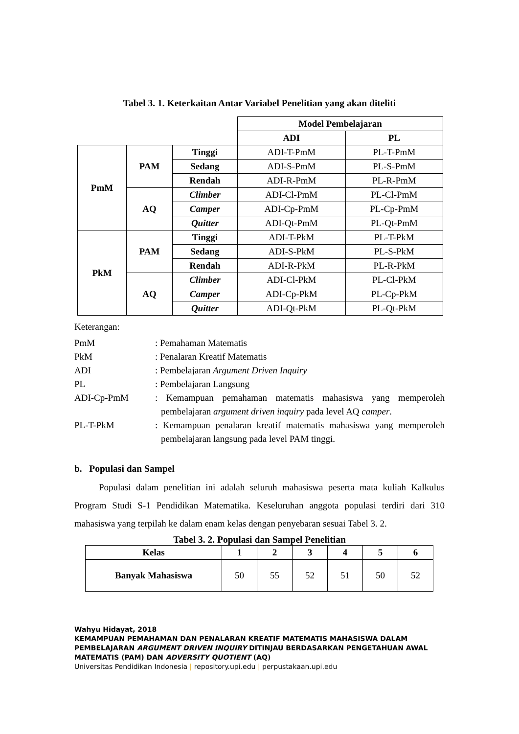Tabel 3. 1. Keterkaitan Antar Variabel Penelitian yang akan diteliti
| | | | Model Pembelajaran | |
| | | | ADI | PL |
| PmM | PAM | Tinggi | ADI-T-PmM | PL-T-PmM |
| | | Sedang | ADI-S-PmM | PL-S-PmM |
| | | Rendah | ADI-R-PmM | PL-R-PmM |
| | AQ | Climber | ADI-Cl-PmM | PL-Cl-PmM |
| | | Camper | ADI-Cp-PmM | PL-Cp-PmM |
| | | Quitter | ADI-Qt-PmM | PL-Qt-PmM |
| PkM | PAM | Tinggi | ADI-T-PkM | PL-T-PkM |
| | | Sedang | ADI-S-PkM | PL-S-PkM |
| | | Rendah | ADI-R-PkM | PL-R-PkM |
| | AQ | Climber | ADI-Cl-PkM | PL-Cl-PkM |
| | | Camper | ADI-Cp-PkM | PL-Cp-PkM |
| | | Quitter | ADI-Qt-PkM | PL-Qt-PkM |
Keterangan:
PmM: Pemahaman Matematis
PkM: Penalaran Kreatif Matematis
ADI: Pembelajaran Argument Driven Inquiry
PL: Pembelajaran Langsung
ADI-Cp-PmM: Kemampuan pemahaman matematis mahasiswa yang memperoleh pembelajaran argument driven inquiry pada level AQ camper.
PL-T-PkM: Kemampuan penalaran kreatif matematis mahasiswa yang memperoleh pembelajaran langsung pada level PAM tinggi.
b. Populasi dan Sampel
Populasi dalam penelitian ini adalah seluruh mahasiswa peserta mata kuliah Kalkulus Program Studi S-1 Pendidikan Matematika. Keseluruhan anggota populasi terdiri dari 310 mahasiswa yang terpilah ke dalam enam kelas dengan penyebaran sesuai Tabel 3. 2.
Tabel 3. 2. Populasi dan Sampel Penelitian
| Kelas | 1 | 2 | 3 | 4 | 5 | 6 |
| --- | --- | --- | --- | --- | --- | --- |
| Banyak Mahasiswa | 50 | 55 | 52 | 51 | 50 | 52 |
Wahyu Hidayat, 2018
KEMAMPUAN PEMAHAMAN DAN PENALARAN KREATIF MATEMATIS MAHASISWA DALAM PEMBELAJARAN ARGUMENT DRIVEN INQUIRY DITINJAU BERDASARKAN PENGETAHUAN AWAL MATEMATIS (PAM) DAN ADVERSITY QUOTIENT (AQ)
Universitas Pendidikan Indonesia | repository.upi.edu | perpustakaan.upi.edu